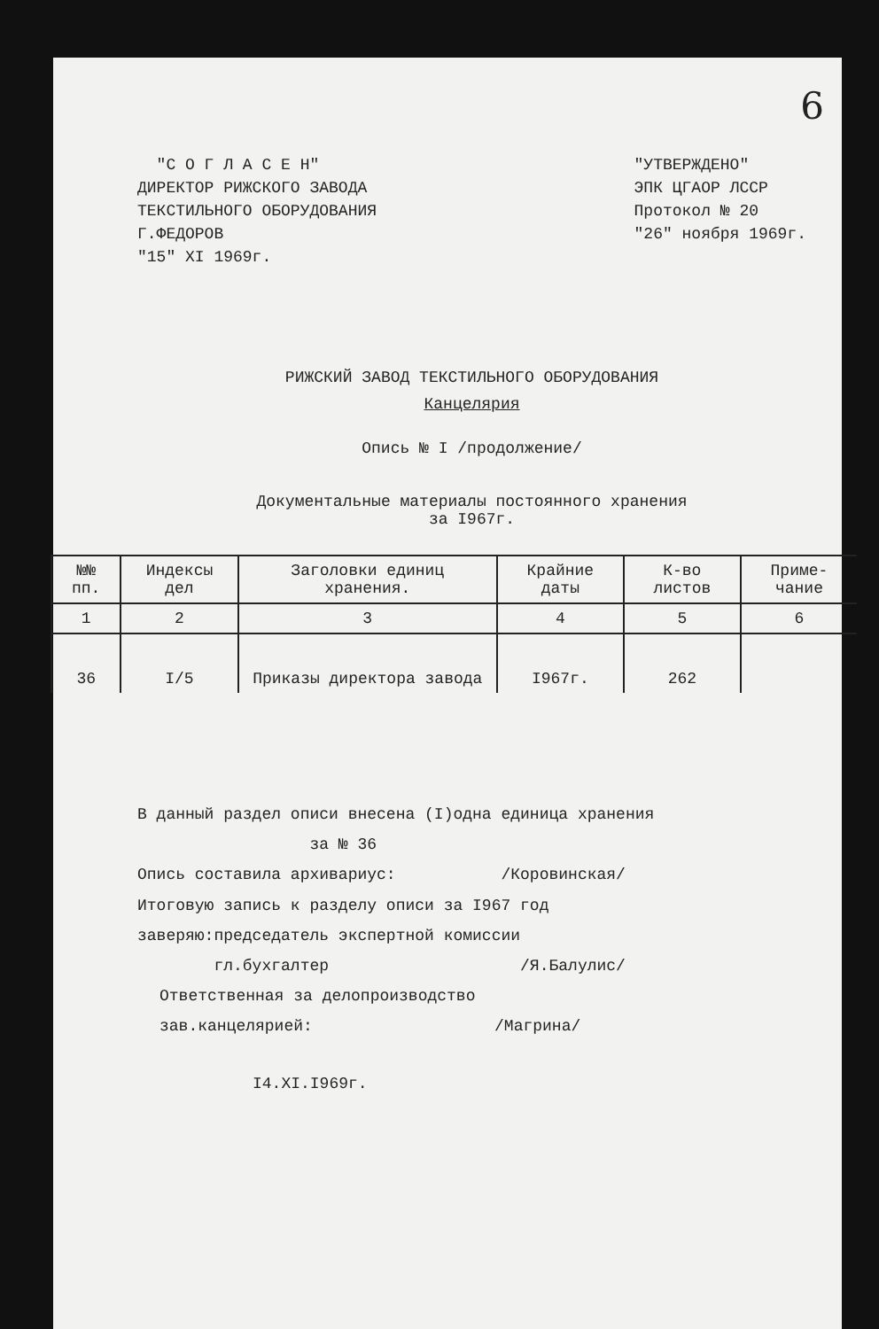6
"С О Г Л А С Е Н"
ДИРЕКТОР РИЖСКОГО ЗАВОДА
ТЕКСТИЛЬНОГО ОБОРУДОВАНИЯ
Г.ФЕДОРОВ
"15" XI 1969г.
"УТВЕРЖДЕНО"
ЭПК ЦГАОР ЛССР
Протокол № 20
"26" ноября 1969г.
РИЖСКИЙ ЗАВОД ТЕКСТИЛЬНОГО ОБОРУДОВАНИЯ
Канцелярия
Опись № I /продолжение/
Документальные материалы постоянного хранения
за I967г.
| №№ пп. | Индексы дел | Заголовки единиц хранения. | Крайние даты | К-во листов | Приме-чание |
| --- | --- | --- | --- | --- | --- |
| 1 | 2 | 3 | 4 | 5 | 6 |
| 36 | I/5 | Приказы директора завода | I967г. | 262 | |
В данный раздел описи внесена (I)одна единица хранения
за № 36
Опись составила архивариус: /Коровинская/
Итоговую запись к разделу описи за I967 год
заверяю:председатель экспертной комиссии
гл.бухгалтер /Я.Балулис/
Ответственная за делопроизводство
зав.канцелярией: /Магрина/
I4.XI.I969г.